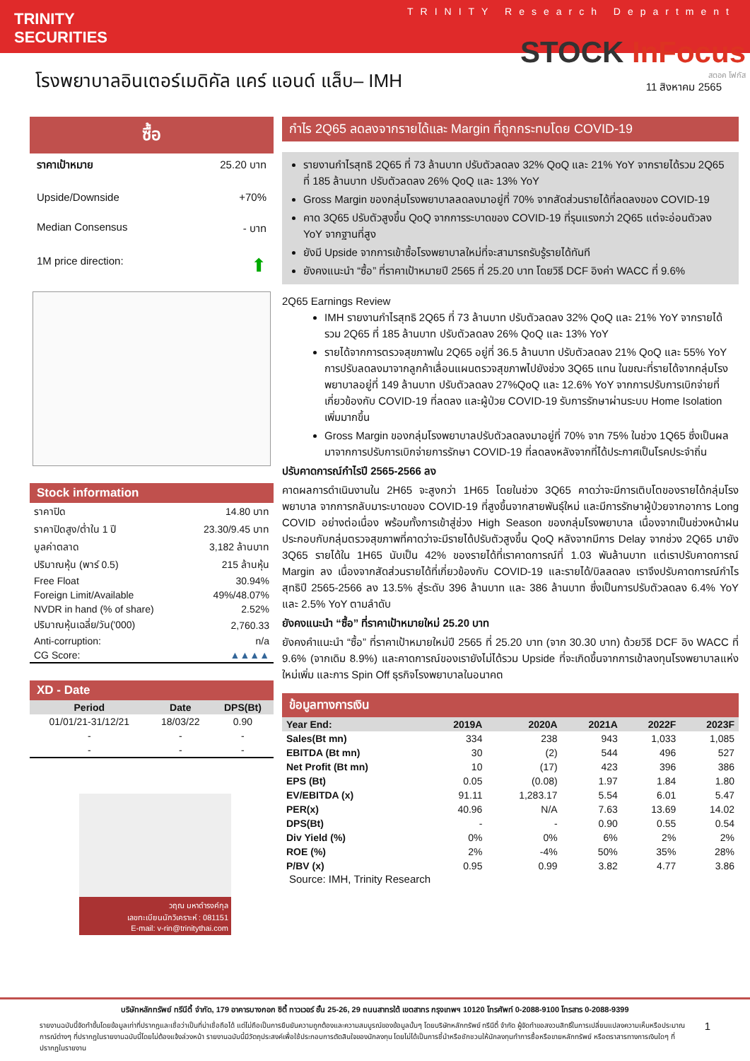TRINITY
SECURITIES
TRINITY Research Department
STOCK InFocus
สตอค โฟกัส
โรงพยาบาลอินเตอร์เมดิคัล แคร์ แอนด์ แล็บ– IMH
11 สิงหาคม 2565
ซื้อ
ราคาเป้าหมาย 25.20 บาท
Upside/Downside +70%
Median Consensus - บาท
1M price direction: ⬆
Stock information
| ราคาปิด | 14.80 บาท |
| ราคาปิดสูง/ต่ำใน 1 ปี | 23.30/9.45 บาท |
| มูลค่าตลาด | 3,182 ล้านบาท |
| ปริมาณหุ้น (พาร์ 0.5) | 215 ล้านหุ้น |
| Free Float | 30.94% |
| Foreign Limit/Available | 49%/48.07% |
| NVDR in hand (% of share) | 2.52% |
| ปริมาณหุ้นเฉลี่ย/วัน('000) | 2,760.33 |
| Anti-corruption: | n/a |
| CG Score: | ▲▲▲▲ |
XD - Date
| Period | Date | DPS(Bt) |
| --- | --- | --- |
| 01/01/21-31/12/21 | 18/03/22 | 0.90 |
| - | - | - |
| - | - | - |
วฤณ มหาดำรงค์กุล
เลขทะเบียนนักวิเคราะห์ : 081151
E-mail: v-rin@trinitythai.com
กำไร 2Q65 ลดลงจากรายได้และ Margin ที่ถูกกระทบโดย COVID-19
รายงานกำไรสุทธิ 2Q65 ที่ 73 ล้านบาท ปรับตัวลดลง 32% QoQ และ 21% YoY จากรายได้รวม 2Q65 ที่ 185 ล้านบาท ปรับตัวลดลง 26% QoQ และ 13% YoY
Gross Margin ของกลุ่มโรงพยาบาลลดลงมาอยู่ที่ 70% จากสัดส่วนรายได้ที่ลดลงของ COVID-19
คาด 3Q65 ปรับตัวสูงขึ้น QoQ จากการระบาดของ COVID-19 ที่รุนแรงกว่า 2Q65 แต่จะอ่อนตัวลง YoY จากฐานที่สูง
ยังมี Upside จากการเข้าซื้อโรงพยาบาลใหม่ที่จะสามารถรับรู้รายได้ทันที
ยังคงแนะนำ “ซื้อ” ที่ราคาเป้าหมายปี 2565 ที่ 25.20 บาท โดยวิธี DCF อิงค่า WACC ที่ 9.6%
2Q65 Earnings Review
IMH รายงานกำไรสุทธิ 2Q65 ที่ 73 ล้านบาท ปรับตัวลดลง 32% QoQ และ 21% YoY จากรายได้รวม 2Q65 ที่ 185 ล้านบาท ปรับตัวลดลง 26% QoQ และ 13% YoY
รายได้จากการตรวจสุขภาพใน 2Q65 อยู่ที่ 36.5 ล้านบาท ปรับตัวลดลง 21% QoQ และ 55% YoY การปรับลดลงมาจากลูกค้าเลื่อนแผนตรวจสุขภาพไปยังช่วง 3Q65 แทน ในขณะที่รายได้จากกลุ่มโรงพยาบาลอยู่ที่ 149 ล้านบาท ปรับตัวลดลง 27%QoQ และ 12.6% YoY จากการปรับการเบิกจ่ายที่เกี่ยวข้องกับ COVID-19 ที่ลดลง และผู้ป่วย COVID-19 รับการรักษาผ่านระบบ Home Isolation เพิ่มมากขึ้น
Gross Margin ของกลุ่มโรงพยาบาลปรับตัวลดลงมาอยู่ที่ 70% จาก 75% ในช่วง 1Q65 ซึ่งเป็นผลมาจากการปรับการเบิกจ่ายการรักษา COVID-19 ที่ลดลงหลังจากที่ได้ประกาศเป็นโรคประจำถิ่น
ปรับคาดการณ์กำไรปี 2565-2566 ลง
คาดผลการดำเนินงานใน 2H65 จะสูงกว่า 1H65 โดยในช่วง 3Q65 คาดว่าจะมีการเติบโตของรายได้กลุ่มโรงพยาบาล จากการกลับมาระบาดของ COVID-19 ที่สูงขึ้นจากสายพันธุ์ใหม่ และมีการรักษาผู้ป่วยจากอาการ Long COVID อย่างต่อเนื่อง พร้อมทั้งการเข้าสู่ช่วง High Season ของกลุ่มโรงพยาบาล เนื่องจากเป็นช่วงหน้าฝน ประกอบกับกลุ่มตรวจสุขภาพที่คาดว่าจะมีรายได้ปรับตัวสูงขึ้น QoQ หลังจากมีการ Delay จากช่วง 2Q65 มายัง 3Q65 รายได้ใน 1H65 นับเป็น 42% ของรายได้ที่เราคาดการณ์ที่ 1.03 พันล้านบาท แต่เราปรับคาดการณ์ Margin ลง เนื่องจากสัดส่วนรายได้ที่เกี่ยวข้องกับ COVID-19 และรายได้/บิลลดลง เราจึงปรับคาดการณ์กำไรสุทธิปี 2565-2566 ลง 13.5% สู่ระดับ 396 ล้านบาท และ 386 ล้านบาท ซึ่งเป็นการปรับตัวลดลง 6.4% YoY และ 2.5% YoY ตามลำดับ
ยังคงแนะนำ “ซื้อ” ที่ราคาเป้าหมายใหม่ 25.20 บาท
ยังคงคำแนะนำ “ซื้อ” ที่ราคาเป้าหมายใหม่ปี 2565 ที่ 25.20 บาท (จาก 30.30 บาท) ด้วยวิธี DCF อิง WACC ที่ 9.6% (จากเดิม 8.9%) และคาดการณ์ของเรายังไม่ได้รวม Upside ที่จะเกิดขึ้นจากการเข้าลงทุนโรงพยาบาลแห่งใหม่เพิ่ม และการ Spin Off ธุรกิจโรงพยาบาลในอนาคต
ข้อมูลทางการเงิน
| Year End: | 2019A | 2020A | 2021A | 2022F | 2023F |
| --- | --- | --- | --- | --- | --- |
| Sales(Bt mn) | 334 | 238 | 943 | 1,033 | 1,085 |
| EBITDA (Bt mn) | 30 | (2) | 544 | 496 | 527 |
| Net Profit (Bt mn) | 10 | (17) | 423 | 396 | 386 |
| EPS (Bt) | 0.05 | (0.08) | 1.97 | 1.84 | 1.80 |
| EV/EBITDA (x) | 91.11 | 1,283.17 | 5.54 | 6.01 | 5.47 |
| PER(x) | 40.96 | N/A | 7.63 | 13.69 | 14.02 |
| DPS(Bt) | - | - | 0.90 | 0.55 | 0.54 |
| Div Yield (%) | 0% | 0% | 6% | 2% | 2% |
| ROE (%) | 2% | -4% | 50% | 35% | 28% |
| P/BV (x) | 0.95 | 0.99 | 3.82 | 4.77 | 3.86 |
Source: IMH, Trinity Research
บริษัทหลักทรัพย์ ทรีนีตี้ จำกัด, 179 อาคารบางกอก ซิตี้ ทาวเวอร์ ชั้น 25-26, 29 ถนนสาทรใต้ เขตสาทร กรุงเทพฯ 10120 โทรศัพท์ 0-2088-9100 โทรสาร 0-2088-9399
รายงานฉบับนี้จัดทำขึ้นโดยข้อมูลเท่าที่ปรากฏและเชื่อว่าเป็นที่น่าเชื่อถือได้ แต่ไม่ถือเป็นการยืนยันความถูกต้องและความสมบูรณ์ของข้อมูลนั้นๆ โดยบริษัทหลักทรัพย์ ทรีนีตี้ จำกัด ผู้จัดทำขอสงวนสิทธิ์ในการเปลี่ยนแปลงความเห็นหรือประมาณการณ์ต่างๆ ที่ปรากฏในรายงานฉบับนี้โดยไม่ต้องแจ้งล่วงหน้า รายงานฉบับนี้มีวัตถุประสงค์เพื่อใช้ประกอบการตัดสินใจของนักลงทุน โดยไม่ได้เป็นการชี้นำหรือชักชวนให้นักลงทุนทำการซื้อหรือขายหลักทรัพย์ หรือตราสารทางการเงินใดๆ ที่ปรากฏในรายงาน
1